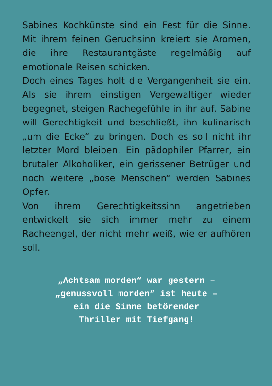Sabines Kochkünste sind ein Fest für die Sinne. Mit ihrem feinen Geruchsinn kreiert sie Aromen, die ihre Restaurantgäste regelmäßig auf emotionale Reisen schicken.
Doch eines Tages holt die Vergangenheit sie ein. Als sie ihrem einstigen Vergewaltiger wieder begegnet, steigen Rachegefühle in ihr auf. Sabine will Gerechtigkeit und beschließt, ihn kulinarisch „um die Ecke“ zu bringen. Doch es soll nicht ihr letzter Mord bleiben. Ein pädophiler Pfarrer, ein brutaler Alkoholiker, ein gerissener Betrüger und noch weitere „böse Menschen“ werden Sabines Opfer.
Von ihrem Gerechtigkeitssinn angetrieben entwickelt sie sich immer mehr zu einem Racheengel, der nicht mehr weiß, wie er aufhören soll.
„Achtsam morden“ war gestern –
„genussvoll morden“ ist heute –
ein die Sinne betörender
Thriller mit Tiefgang!